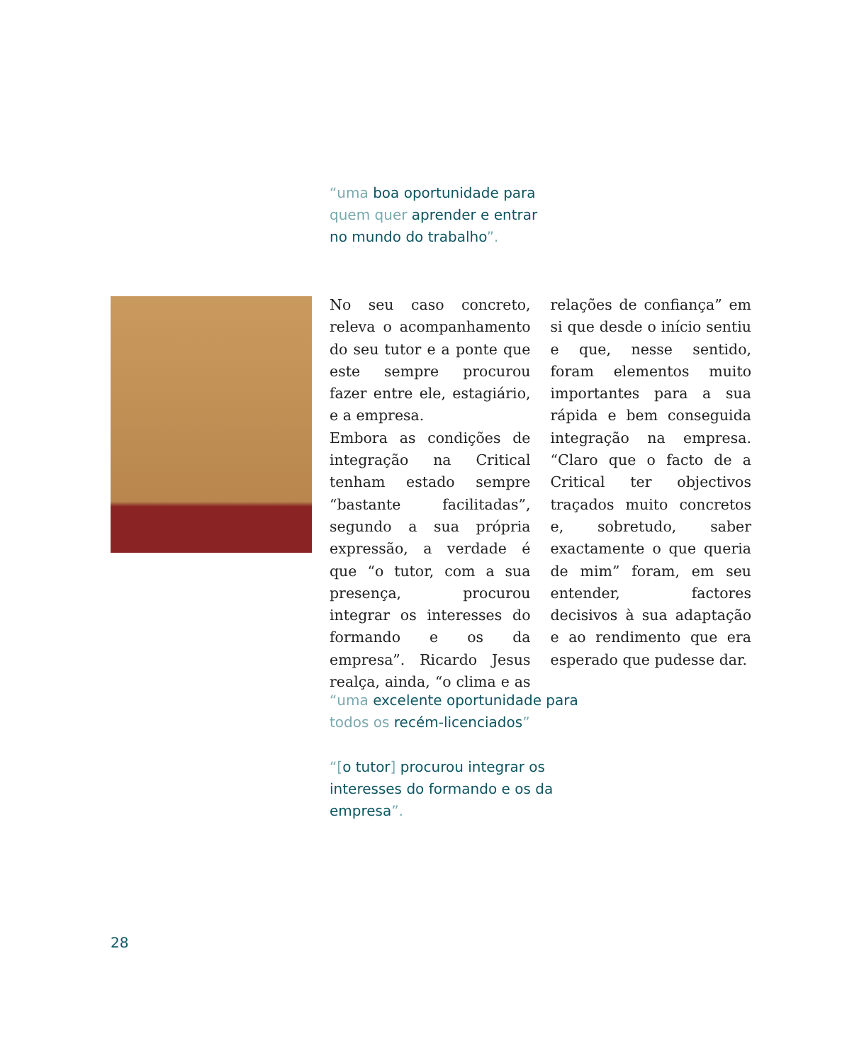“uma boa oportunidade para quem quer aprender e entrar no mundo do trabalho”.
No seu caso concreto, releva o acompanhamento do seu tutor e a ponte que este sempre procurou fazer entre ele, estagiário, e a empresa.
Embora as condições de integração na Critical tenham estado sempre “bastante facilitadas”, segundo a sua própria expressão, a verdade é que “o tutor, com a sua presença, procurou integrar os interesses do formando e os da empresa”. Ricardo Jesus realça, ainda, “o clima e as relações de confiança” em si que desde o início sentiu e que, nesse sentido, foram elementos muito importantes para a sua rápida e bem conseguida integração na empresa. “Claro que o facto de a Critical ter objectivos traçados muito concretos e, sobretudo, saber exactamente o que queria de mim” foram, em seu entender, factores decisivos à sua adaptação e ao rendimento que era esperado que pudesse dar.
“uma excelente oportunidade para todos os recém-licenciados”
“[o tutor] procurou integrar os interesses do formando e os da empresa”.
28